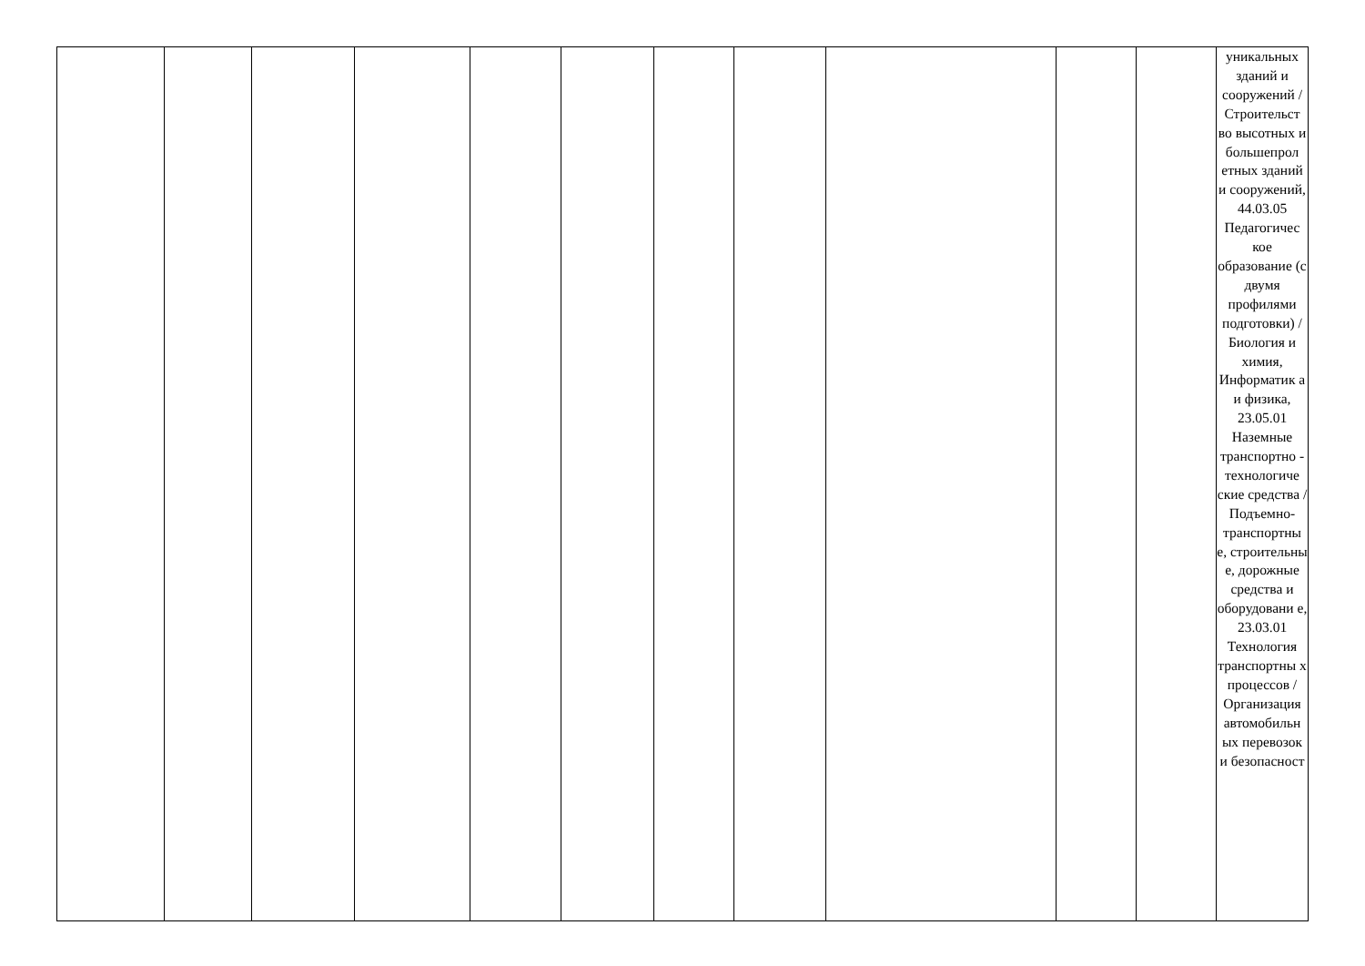| | | | | | | | | | | | уникальных зданий и сооружений / Строительст во высотных и большепрол етных зданий и сооружений, 44.03.05 Педагогичес кое образование (с двумя профилями подготовки) / Биология и химия, Информатик а и физика, 23.05.01 Наземные транспортно - технологиче ские средства / Подъемно-транспортны е, строительны е, дорожные средства и оборудовани е, 23.03.01 Технология транспортны х процессов / Организация автомобильн ых перевозок и безопасност |